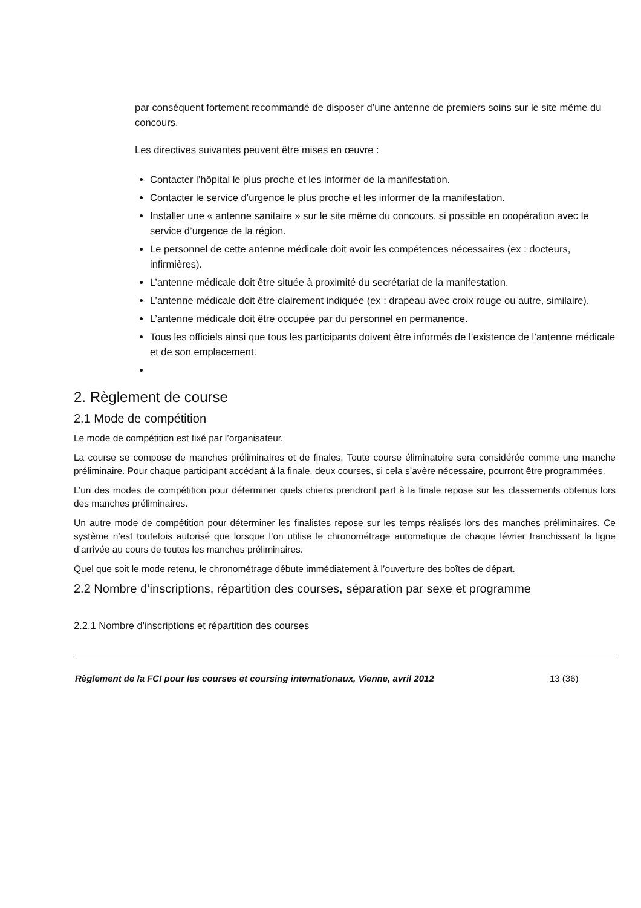par conséquent fortement recommandé de disposer d’une antenne de premiers soins sur le site même du concours.
Les directives suivantes peuvent être mises en œuvre :
Contacter l’hôpital le plus proche et les informer de la manifestation.
Contacter le service d’urgence le plus proche et les informer de la manifestation.
Installer une « antenne sanitaire » sur le site même du concours, si possible en coopération avec le service d’urgence de la région.
Le personnel de cette antenne médicale doit avoir les compétences nécessaires (ex : docteurs, infirmières).
L’antenne médicale doit être située à proximité du secrétariat de la manifestation.
L’antenne médicale doit être clairement indiquée (ex : drapeau avec croix rouge ou autre, similaire).
L’antenne médicale doit être occupée par du personnel en permanence.
Tous les officiels ainsi que tous les participants doivent être informés de l’existence de l’antenne médicale et de son emplacement.
2. Règlement de course
2.1 Mode de compétition
Le mode de compétition est fixé par l’organisateur.
La course se compose de manches préliminaires et de finales. Toute course éliminatoire sera considérée comme une manche préliminaire. Pour chaque participant accédant à la finale, deux courses, si cela s’avère nécessaire, pourront être programmées.
L’un des modes de compétition pour déterminer quels chiens prendront part à la finale repose sur les classements obtenus lors des manches préliminaires.
Un autre mode de compétition pour déterminer les finalistes repose sur les temps réalisés lors des manches préliminaires. Ce système n’est toutefois autorisé que lorsque l’on utilise le chronométrage automatique de chaque lévrier franchissant la ligne d’arrivée au cours de toutes les manches préliminaires.
Quel que soit le mode retenu, le chronométrage débute immédiatement à l’ouverture des boîtes de départ.
2.2 Nombre d’inscriptions, répartition des courses, séparation par sexe et programme
2.2.1 Nombre d'inscriptions et répartition des courses
Règlement de la FCI pour les courses et coursing internationaux, Vienne, avril 2012 13 (36)